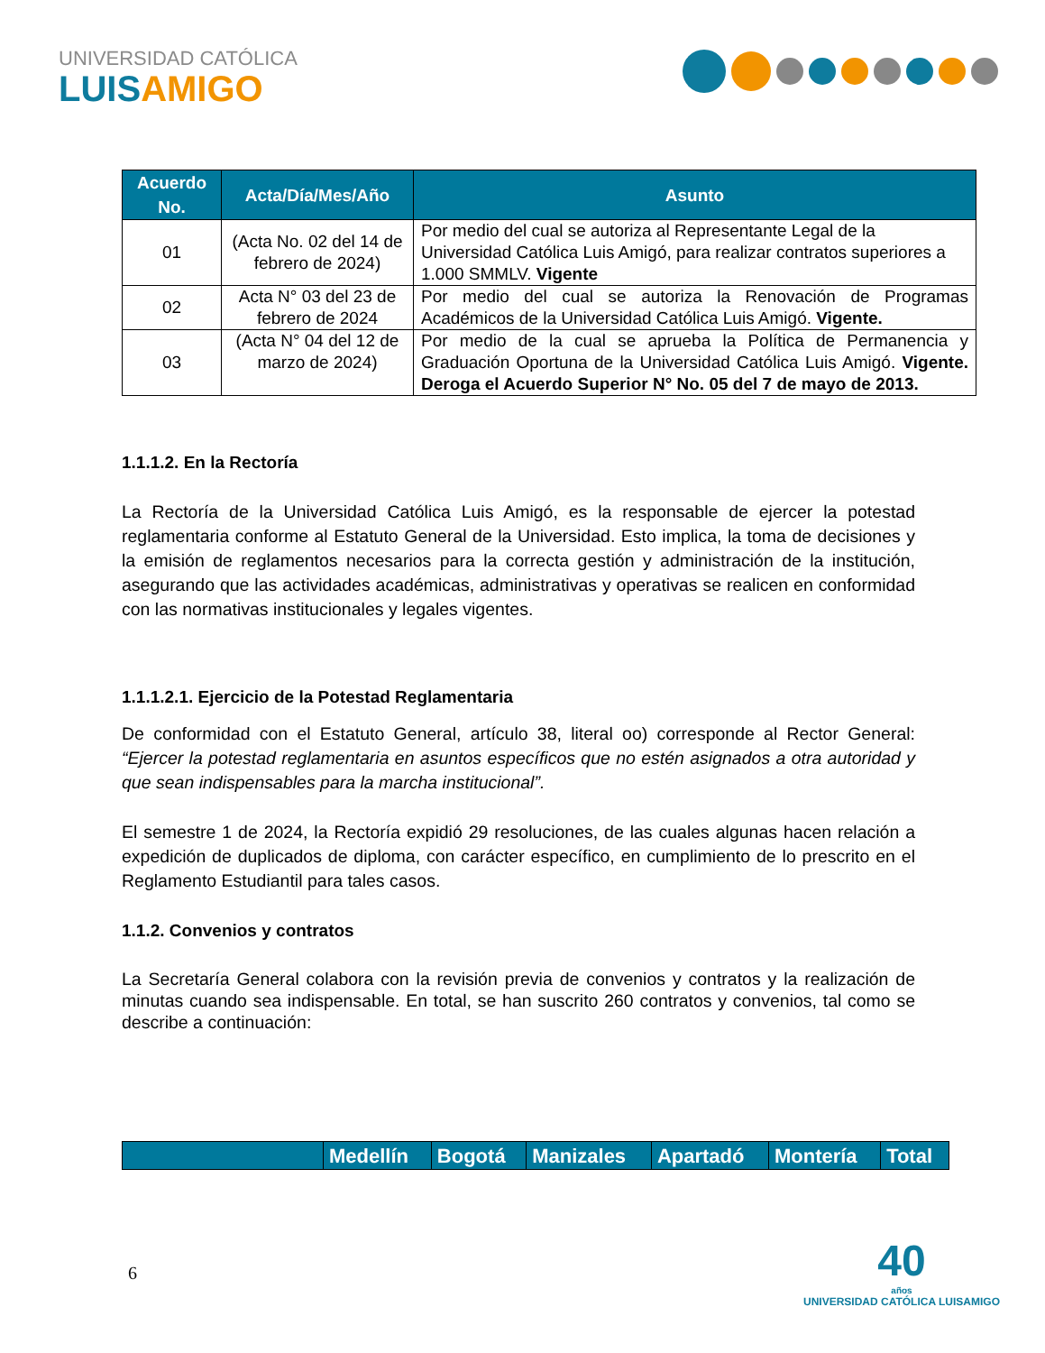UNIVERSIDAD CATÓLICA
LUISAMIGO
| Acuerdo No. | Acta/Día/Mes/Año | Asunto |
| --- | --- | --- |
| 01 | (Acta No. 02 del 14 de febrero de 2024) | Por medio del cual se autoriza al Representante Legal de la Universidad Católica Luis Amigó, para realizar contratos superiores a 1.000 SMMLV. Vigente |
| 02 | Acta N° 03 del 23 de febrero de 2024 | Por medio del cual se autoriza la Renovación de Programas Académicos de la Universidad Católica Luis Amigó. Vigente. |
| 03 | (Acta N° 04 del 12 de marzo de 2024) | Por medio de la cual se aprueba la Política de Permanencia y Graduación Oportuna de la Universidad Católica Luis Amigó. Vigente. Deroga el Acuerdo Superior N° No. 05 del 7 de mayo de 2013. |
1.1.1.2. En la Rectoría
La Rectoría de la Universidad Católica Luis Amigó, es la responsable de ejercer la potestad reglamentaria conforme al Estatuto General de la Universidad. Esto implica, la toma de decisiones y la emisión de reglamentos necesarios para la correcta gestión y administración de la institución, asegurando que las actividades académicas, administrativas y operativas se realicen en conformidad con las normativas institucionales y legales vigentes.
1.1.1.2.1. Ejercicio de la Potestad Reglamentaria
De conformidad con el Estatuto General, artículo 38, literal oo) corresponde al Rector General: “Ejercer la potestad reglamentaria en asuntos específicos que no estén asignados a otra autoridad y que sean indispensables para la marcha institucional”.
El semestre 1 de 2024, la Rectoría expidió 29 resoluciones, de las cuales algunas hacen relación a expedición de duplicados de diploma, con carácter específico, en cumplimiento de lo prescrito en el Reglamento Estudiantil para tales casos.
1.1.2. Convenios y contratos
La Secretaría General colabora con la revisión previa de convenios y contratos y la realización de minutas cuando sea indispensable. En total, se han suscrito 260 contratos y convenios, tal como se describe a continuación:
| | Medellín | Bogotá | Manizales | Apartadó | Montería | Total |
| --- | --- | --- | --- | --- | --- | --- |
6
40
años
UNIVERSIDAD CATÓLICA LUISAMIGO